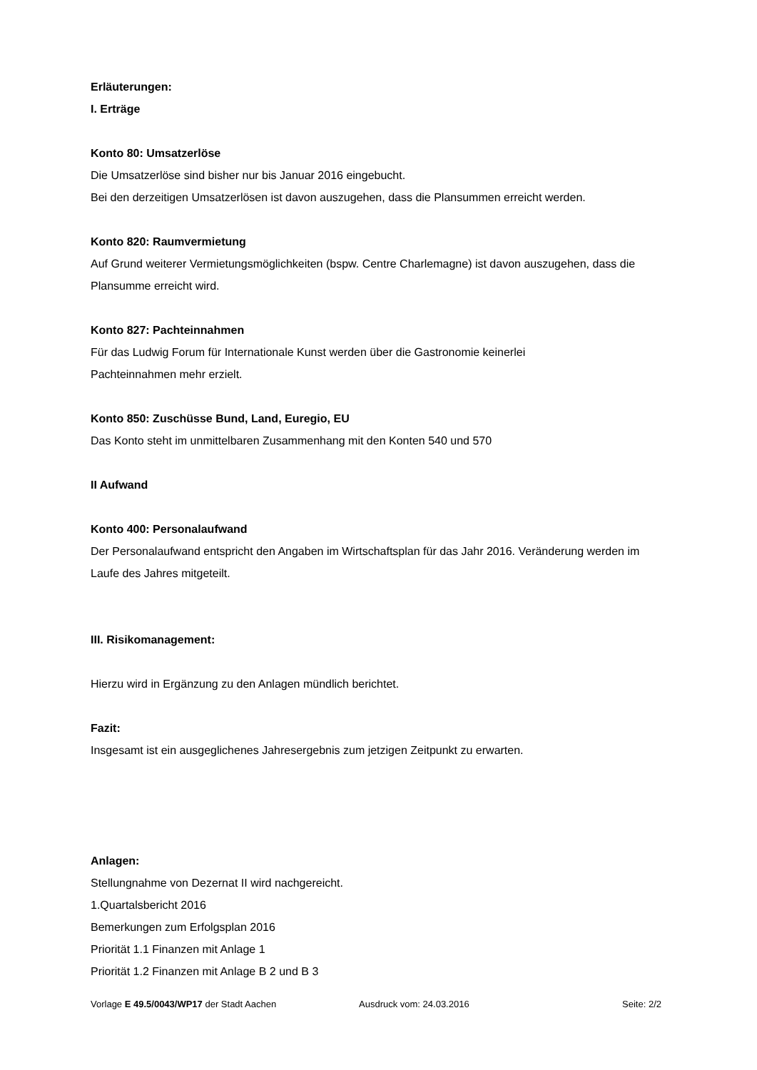Erläuterungen:
I. Erträge
Konto 80: Umsatzerlöse
Die Umsatzerlöse sind bisher nur bis Januar 2016 eingebucht.
Bei den derzeitigen Umsatzerlösen ist davon auszugehen, dass die Plansummen erreicht werden.
Konto 820: Raumvermietung
Auf Grund weiterer Vermietungsmöglichkeiten (bspw. Centre Charlemagne) ist davon auszugehen, dass die Plansumme erreicht wird.
Konto 827: Pachteinnahmen
Für das Ludwig Forum für Internationale Kunst werden über die Gastronomie keinerlei
Pachteinnahmen mehr erzielt.
Konto 850: Zuschüsse Bund, Land, Euregio, EU
Das Konto steht im unmittelbaren Zusammenhang mit den Konten 540 und 570
II Aufwand
Konto 400: Personalaufwand
Der Personalaufwand entspricht den Angaben im Wirtschaftsplan für das Jahr 2016. Veränderung werden im Laufe des Jahres mitgeteilt.
III. Risikomanagement:
Hierzu wird in Ergänzung zu den Anlagen mündlich berichtet.
Fazit:
Insgesamt ist ein ausgeglichenes Jahresergebnis zum jetzigen Zeitpunkt zu erwarten.
Anlagen:
Stellungnahme von Dezernat II wird nachgereicht.
1.Quartalsbericht 2016
Bemerkungen zum Erfolgsplan 2016
Priorität 1.1 Finanzen mit Anlage 1
Priorität 1.2 Finanzen mit Anlage B 2 und B 3
Vorlage E 49.5/0043/WP17 der Stadt Aachen Ausdruck vom: 24.03.2016 Seite: 2/2